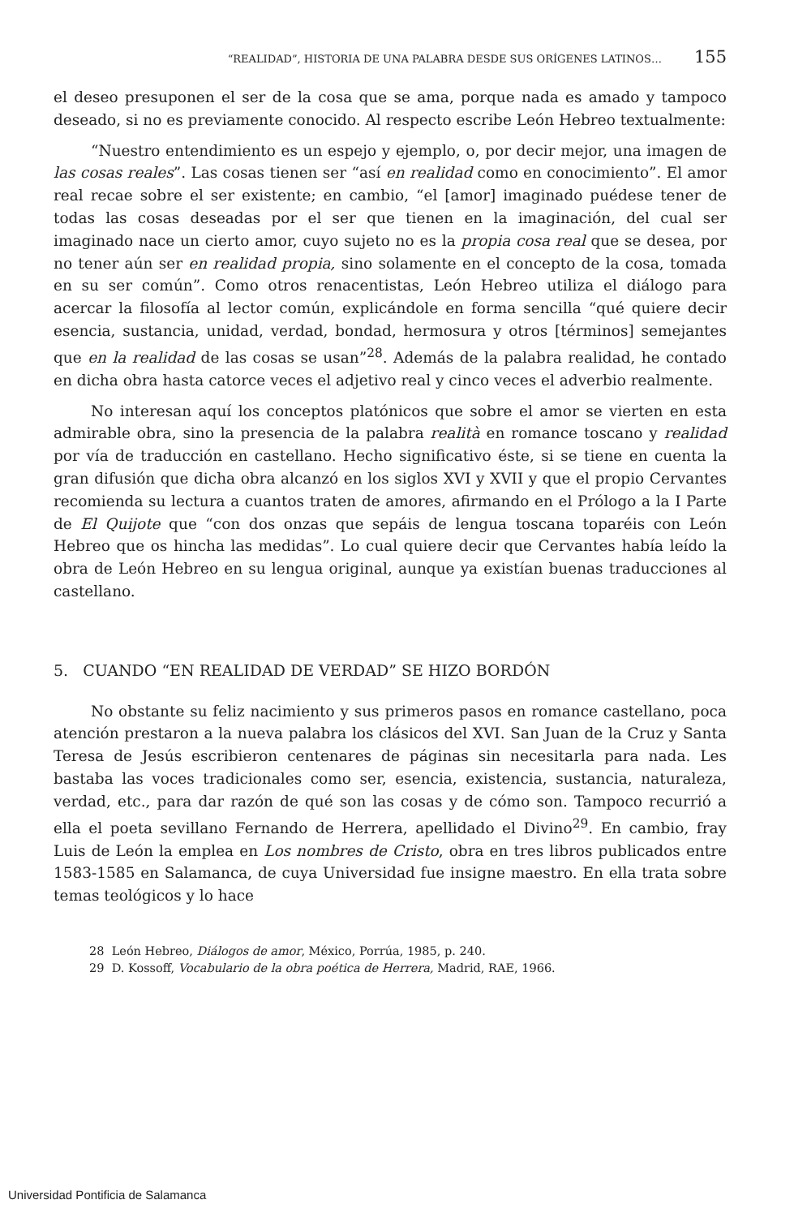“REALIDAD”, HISTORIA DE UNA PALABRA DESDE SUS ORÍGENES LATINOS… 155
el deseo presuponen el ser de la cosa que se ama, porque nada es amado y tampoco deseado, si no es previamente conocido. Al respecto escribe León Hebreo textualmente:
“Nuestro entendimiento es un espejo y ejemplo, o, por decir mejor, una imagen de las cosas reales”. Las cosas tienen ser “así en realidad como en conocimiento”. El amor real recae sobre el ser existente; en cambio, “el [amor] imaginado puédese tener de todas las cosas deseadas por el ser que tienen en la imaginación, del cual ser imaginado nace un cierto amor, cuyo sujeto no es la propia cosa real que se desea, por no tener aún ser en realidad propia, sino solamente en el concepto de la cosa, tomada en su ser común”. Como otros renacentistas, León Hebreo utiliza el diálogo para acercar la filosofía al lector común, explicándole en forma sencilla “qué quiere decir esencia, sustancia, unidad, verdad, bondad, hermosura y otros [términos] semejantes que en la realidad de las cosas se usan”<sup>28</sup>. Además de la palabra realidad, he contado en dicha obra hasta catorce veces el adjetivo real y cinco veces el adverbio realmente.
No interesan aquí los conceptos platónicos que sobre el amor se vierten en esta admirable obra, sino la presencia de la palabra realità en romance toscano y realidad por vía de traducción en castellano. Hecho significativo éste, si se tiene en cuenta la gran difusión que dicha obra alcanzó en los siglos XVI y XVII y que el propio Cervantes recomienda su lectura a cuantos traten de amores, afirmando en el Prólogo a la I Parte de El Quijote que “con dos onzas que sepáis de lengua toscana toparéis con León Hebreo que os hincha las medidas”. Lo cual quiere decir que Cervantes había leído la obra de León Hebreo en su lengua original, aunque ya existían buenas traducciones al castellano.
5. CUANDO “EN REALIDAD DE VERDAD” SE HIZO BORDÓN
No obstante su feliz nacimiento y sus primeros pasos en romance castellano, poca atención prestaron a la nueva palabra los clásicos del XVI. San Juan de la Cruz y Santa Teresa de Jesús escribieron centenares de páginas sin necesitarla para nada. Les bastaba las voces tradicionales como ser, esencia, existencia, sustancia, naturaleza, verdad, etc., para dar razón de qué son las cosas y de cómo son. Tampoco recurrió a ella el poeta sevillano Fernando de Herrera, apellidado el Divino<sup>29</sup>. En cambio, fray Luis de León la emplea en Los nombres de Cristo, obra en tres libros publicados entre 1583-1585 en Salamanca, de cuya Universidad fue insigne maestro. En ella trata sobre temas teológicos y lo hace
28 León Hebreo, Diálogos de amor, México, Porrúa, 1985, p. 240.
29 D. Kossoff, Vocabulario de la obra poética de Herrera, Madrid, RAE, 1966.
Universidad Pontificia de Salamanca